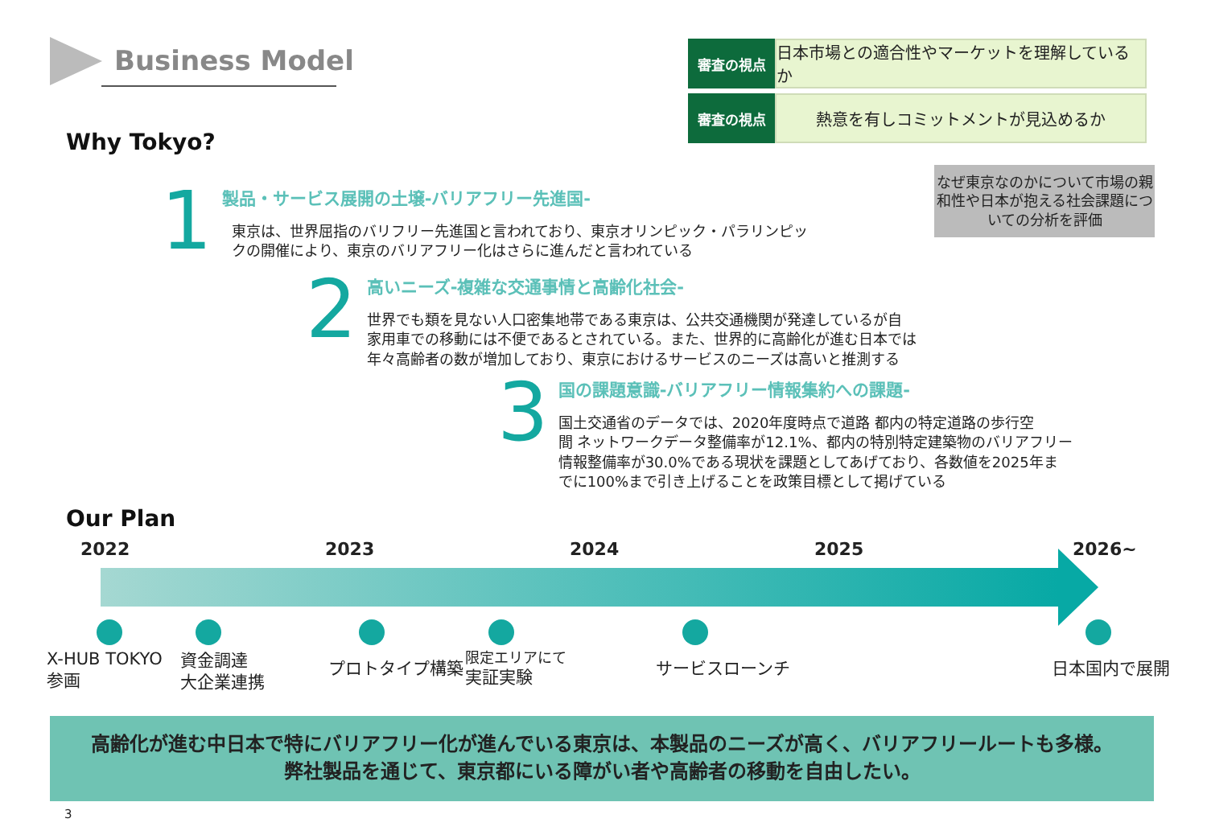Business Model
審査の視点
日本市場との適合性やマーケットを理解しているか
審査の視点
熱意を有しコミットメントが見込めるか
なぜ東京なのかについて市場の親和性や日本が抱える社会課題についての分析を評価
Why Tokyo?
1
製品・サービス展開の土壌-バリアフリー先進国-
東京は、世界屈指のバリフリー先進国と言われており、東京オリンピック・パラリンピッ
クの開催により、東京のバリアフリー化はさらに進んだと言われている
2
高いニーズ-複雑な交通事情と高齢化社会-
世界でも類を見ない人口密集地帯である東京は、公共交通機関が発達しているが自
家用車での移動には不便であるとされている。また、世界的に高齢化が進む日本では
年々高齢者の数が増加しており、東京におけるサービスのニーズは高いと推測する
3
国の課題意識-バリアフリー情報集約への課題-
国土交通省のデータでは、2020年度時点で道路 都内の特定道路の歩行空
間 ネットワークデータ整備率が12.1%、都内の特別特定建築物のバリアフリー
情報整備率が30.0%である現状を課題としてあげており、各数値を2025年ま
でに100%まで引き上げることを政策目標として掲げている
Our Plan
2022 2023 2024 2025 2026~
X-HUB TOKYO
参画
資金調達
大企業連携
プロトタイプ構築
限定エリアにて
実証実験
サービスローンチ 日本国内で展開
高齢化が進む中日本で特にバリアフリー化が進んでいる東京は、本製品のニーズが高く、バリアフリールートも多様。
弊社製品を通じて、東京都にいる障がい者や高齢者の移動を自由したい。
3